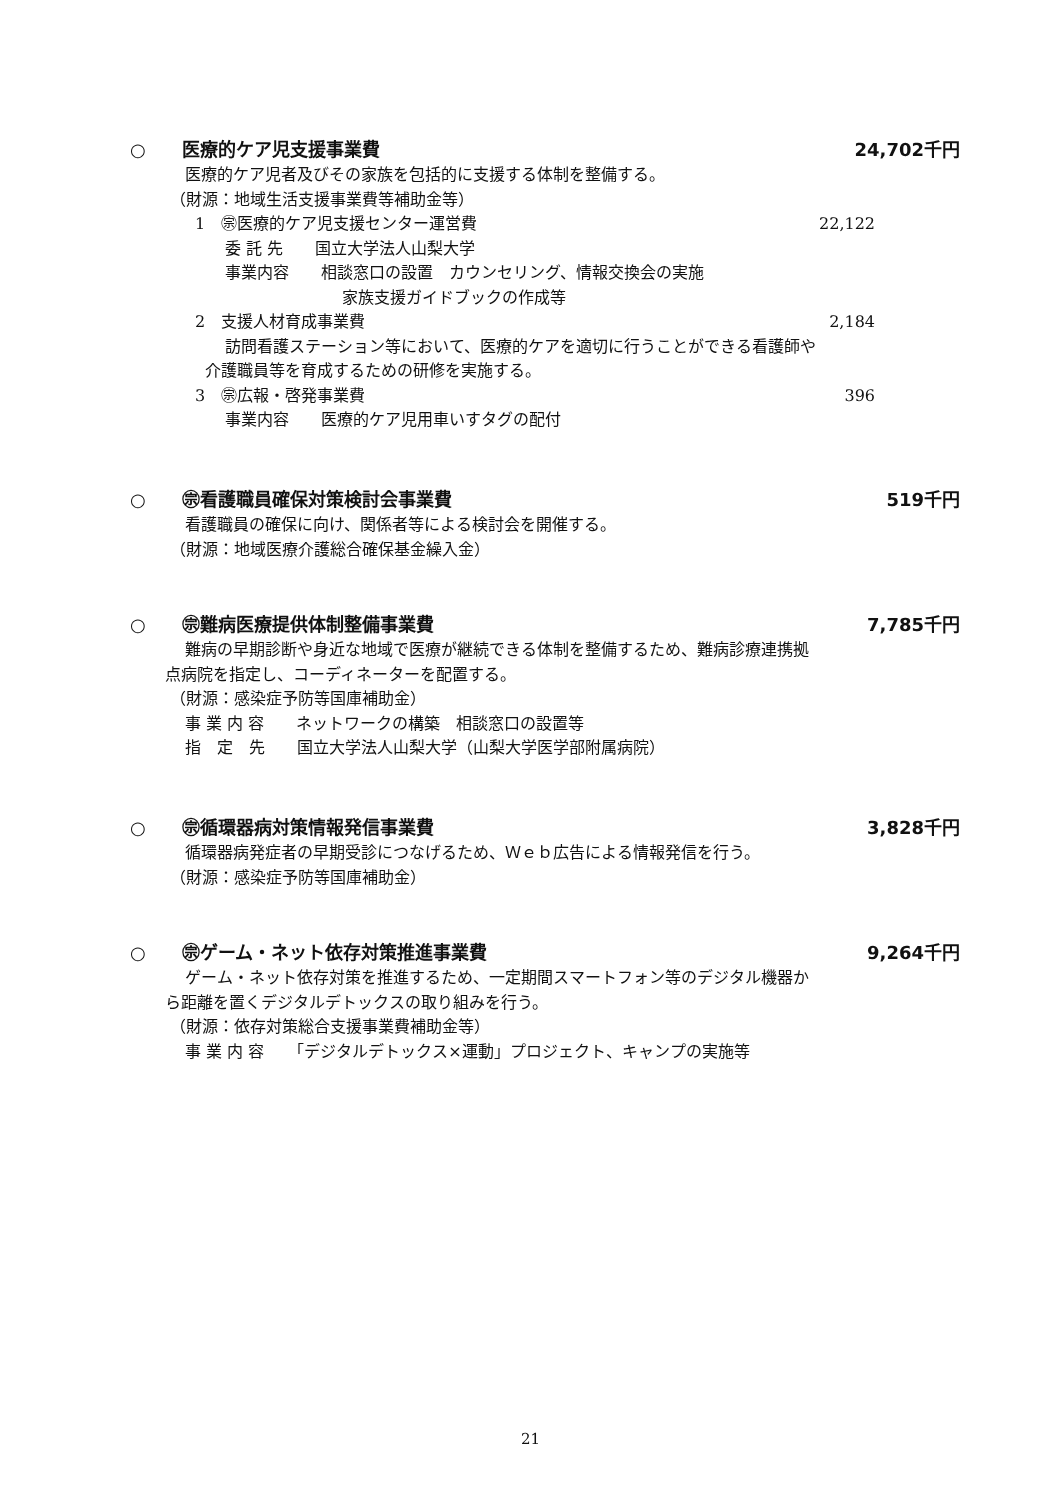○ 医療的ケア児支援事業費 24,702千円
医療的ケア児者及びその家族を包括的に支援する体制を整備する。
（財源：地域生活支援事業費等補助金等）
1　㊪医療的ケア児支援センター運営費 22,122
委 託 先　　国立大学法人山梨大学
事業内容　　相談窓口の設置　カウンセリング、情報交換会の実施
家族支援ガイドブックの作成等
2　支援人材育成事業費 2,184
訪問看護ステーション等において、医療的ケアを適切に行うことができる看護師や
介護職員等を育成するための研修を実施する。
3　㊪広報・啓発事業費 396
事業内容　　医療的ケア児用車いすタグの配付
○ ㊪看護職員確保対策検討会事業費 519千円
看護職員の確保に向け、関係者等による検討会を開催する。
（財源：地域医療介護総合確保基金繰入金）
○ ㊪難病医療提供体制整備事業費 7,785千円
難病の早期診断や身近な地域で医療が継続できる体制を整備するため、難病診療連携拠
点病院を指定し、コーディネーターを配置する。
（財源：感染症予防等国庫補助金）
事 業 内 容　　ネットワークの構築　相談窓口の設置等
指　定　先　　国立大学法人山梨大学（山梨大学医学部附属病院）
○ ㊪循環器病対策情報発信事業費 3,828千円
循環器病発症者の早期受診につなげるため、Ｗｅｂ広告による情報発信を行う。
（財源：感染症予防等国庫補助金）
○ ㊪ゲーム・ネット依存対策推進事業費
9,264千円
ゲーム・ネット依存対策を推進するため、一定期間スマートフォン等のデジタル機器か
ら距離を置くデジタルデトックスの取り組みを行う。
（財源：依存対策総合支援事業費補助金等）
事 業 内 容　　「デジタルデトックス×運動」プロジェクト、キャンプの実施等
21